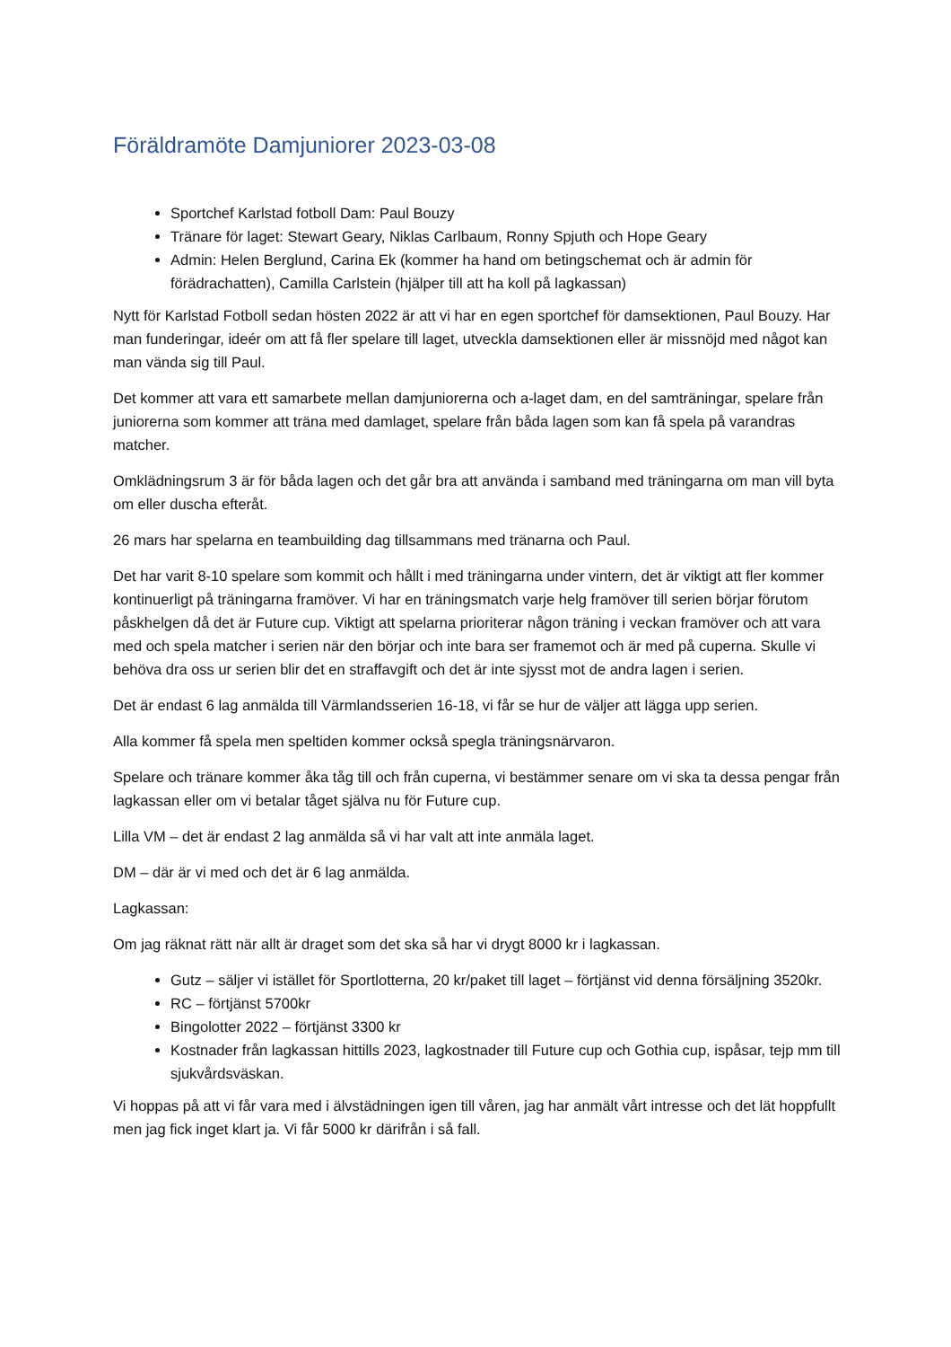Föräldramöte Damjuniorer 2023-03-08
Sportchef Karlstad fotboll Dam: Paul Bouzy
Tränare för laget: Stewart Geary, Niklas Carlbaum, Ronny Spjuth och Hope Geary
Admin: Helen Berglund, Carina Ek (kommer ha hand om betingschemat och är admin för förädrachatten), Camilla Carlstein (hjälper till att ha koll på lagkassan)
Nytt för Karlstad Fotboll sedan hösten 2022 är att vi har en egen sportchef för damsektionen, Paul Bouzy. Har man funderingar, ideér om att få fler spelare till laget, utveckla damsektionen eller är missnöjd med något kan man vända sig till Paul.
Det kommer att vara ett samarbete mellan damjuniorerna och a-laget dam, en del samträningar, spelare från juniorerna som kommer att träna med damlaget, spelare från båda lagen som kan få spela på varandras matcher.
Omklädningsrum 3 är för båda lagen och det går bra att använda i samband med träningarna om man vill byta om eller duscha efteråt.
26 mars har spelarna en teambuilding dag tillsammans med tränarna och Paul.
Det har varit 8-10 spelare som kommit och hållt i med träningarna under vintern, det är viktigt att fler kommer kontinuerligt på träningarna framöver. Vi har en träningsmatch varje helg framöver till serien börjar förutom påskhelgen då det är Future cup. Viktigt att spelarna prioriterar någon träning i veckan framöver och att vara med och spela matcher i serien när den börjar och inte bara ser framemot och är med på cuperna. Skulle vi behöva dra oss ur serien blir det en straffavgift och det är inte sjysst mot de andra lagen i serien.
Det är endast 6 lag anmälda till Värmlandsserien 16-18, vi får se hur de väljer att lägga upp serien.
Alla kommer få spela men speltiden kommer också spegla träningsnärvaron.
Spelare och tränare kommer åka tåg till och från cuperna, vi bestämmer senare om vi ska ta dessa pengar från lagkassan eller om vi betalar tåget själva nu för Future cup.
Lilla VM – det är endast 2 lag anmälda så vi har valt att inte anmäla laget.
DM – där är vi med och det är 6 lag anmälda.
Lagkassan:
Om jag räknat rätt när allt är draget som det ska så har vi drygt 8000 kr i lagkassan.
Gutz – säljer vi istället för Sportlotterna, 20 kr/paket till laget – förtjänst vid denna försäljning 3520kr.
RC – förtjänst 5700kr
Bingolotter 2022 – förtjänst 3300 kr
Kostnader från lagkassan hittills 2023, lagkostnader till Future cup och Gothia cup, ispåsar, tejp mm till sjukvårdsväskan.
Vi hoppas på att vi får vara med i älvstädningen igen till våren, jag har anmält vårt intresse och det lät hoppfullt men jag fick inget klart ja. Vi får 5000 kr därifrån i så fall.